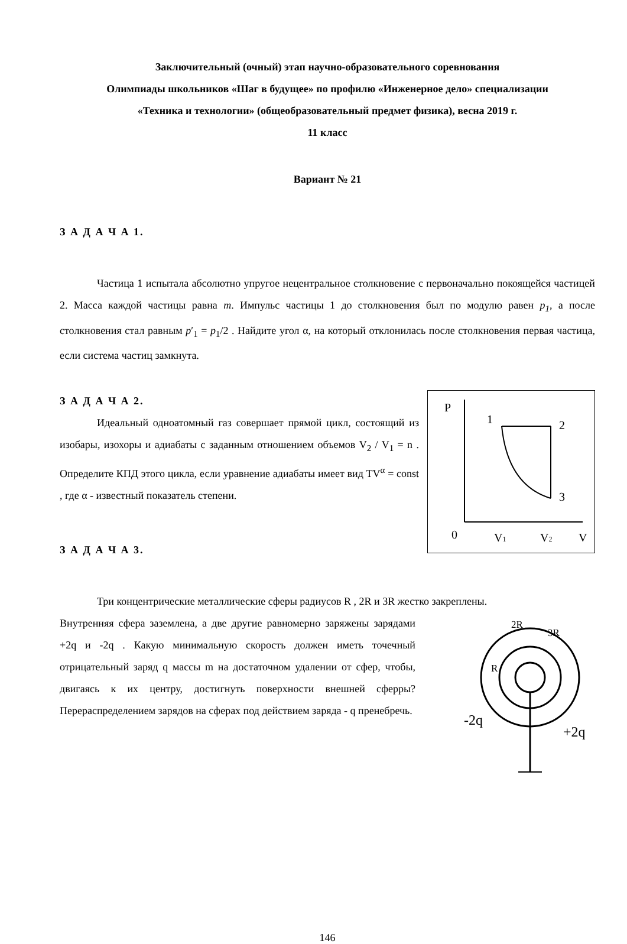Заключительный (очный) этап научно-образовательного соревнования
Олимпиады школьников «Шаг в будущее» по профилю «Инженерное дело» специализации
«Техника и технологии» (общеобразовательный предмет физика), весна 2019 г.
11 класс
Вариант № 21
З А Д А Ч А 1.
Частица 1 испытала абсолютно упругое нецентральное столкновение с первоначально покоящейся частицей 2. Масса каждой частицы равна m. Импульс частицы 1 до столкновения был по модулю равен p<sub>1</sub>, а после столкновения стал равным p′<sub>1</sub> = p<sub>1</sub>/2 . Найдите угол α, на который отклонилась после столкновения первая частица, если система частиц замкнута.
З А Д А Ч А 2.
Идеальный одноатомный газ совершает прямой цикл, состоящий из изобары, изохоры и адиабаты с заданным отношением объемов V<sub>2</sub> / V<sub>1</sub> = n . Определите КПД этого цикла, если уравнение адиабаты имеет вид TV<sup>α</sup> = const , где α - известный показатель степени.
З А Д А Ч А 3.
P
1
2
3
0
V1
V2
V
Три концентрические металлические сферы радиусов R , 2R и 3R жестко закреплены.
Внутренняя сфера заземлена, а две другие равномерно заряжены зарядами +2q и -2q . Какую минимальную скорость должен иметь точечный отрицательный заряд q массы m на достаточном удалении от сфер, чтобы, двигаясь к их центру, достигнуть поверхности внешней сферры? Перераспределением зарядов на сферах под действием заряда - q пренебречь.
2R
3R
R
-2q
+2q
146